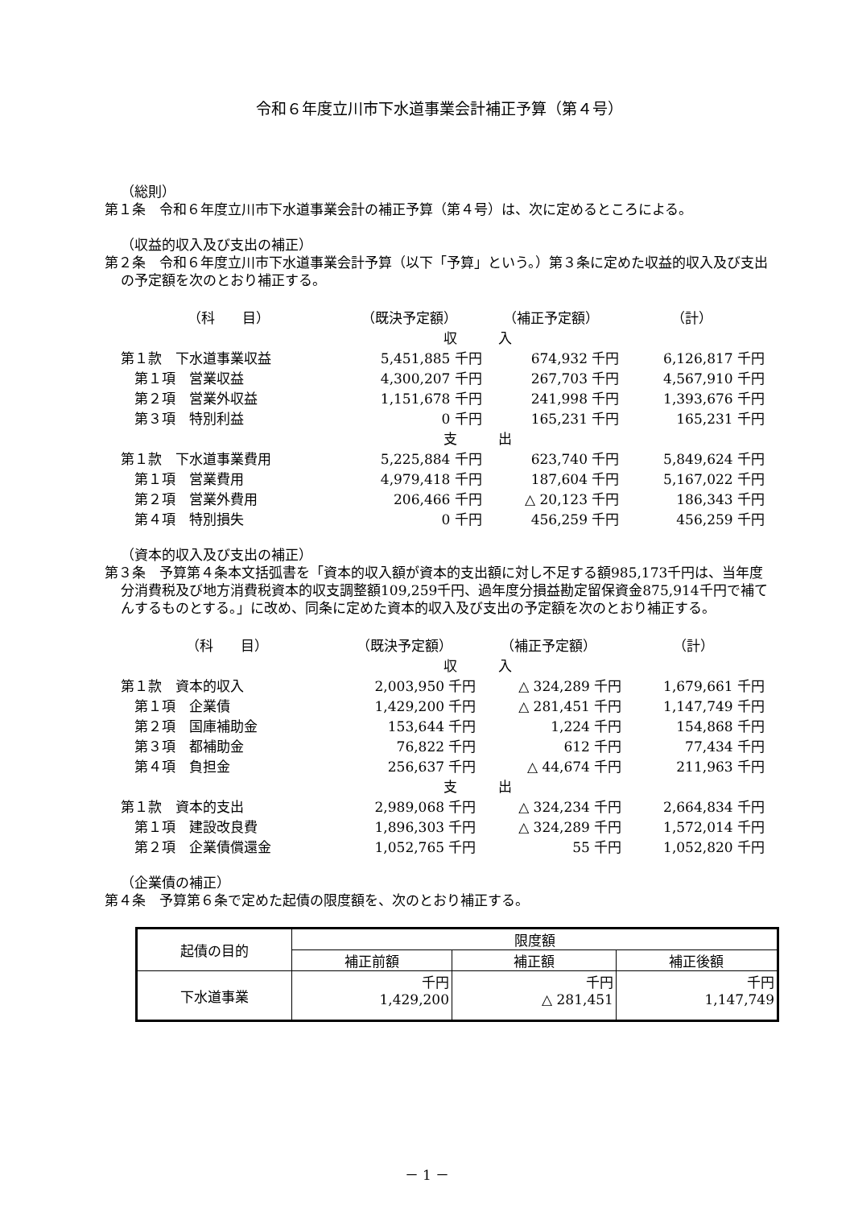令和６年度立川市下水道事業会計補正予算（第４号）
（総則）
第１条　令和６年度立川市下水道事業会計の補正予算（第４号）は、次に定めるところによる。
（収益的収入及び支出の補正）
第２条　令和６年度立川市下水道事業会計予算（以下「予算」という。）第３条に定めた収益的収入及び支出の予定額を次のとおり補正する。
| （科 目） | （既決予定額） | （補正予定額） | （計） |
| | 収 入 | | |
| 第１款 下水道事業収益 | 5,451,885 千円 | 674,932 千円 | 6,126,817 千円 |
| 第１項 営業収益 | 4,300,207 千円 | 267,703 千円 | 4,567,910 千円 |
| 第２項 営業外収益 | 1,151,678 千円 | 241,998 千円 | 1,393,676 千円 |
| 第３項 特別利益 | 0 千円 | 165,231 千円 | 165,231 千円 |
| | 支 出 | | |
| 第１款 下水道事業費用 | 5,225,884 千円 | 623,740 千円 | 5,849,624 千円 |
| 第１項 営業費用 | 4,979,418 千円 | 187,604 千円 | 5,167,022 千円 |
| 第２項 営業外費用 | 206,466 千円 | △ 20,123 千円 | 186,343 千円 |
| 第４項 特別損失 | 0 千円 | 456,259 千円 | 456,259 千円 |
（資本的収入及び支出の補正）
第３条　予算第４条本文括弧書を「資本的収入額が資本的支出額に対し不足する額985,173千円は、当年度分消費税及び地方消費税資本的収支調整額109,259千円、過年度分損益勘定留保資金875,914千円で補てんするものとする。」に改め、同条に定めた資本的収入及び支出の予定額を次のとおり補正する。
| （科 目） | （既決予定額） | （補正予定額） | （計） |
| | 収 入 | | |
| 第１款 資本的収入 | 2,003,950 千円 | △ 324,289 千円 | 1,679,661 千円 |
| 第１項 企業債 | 1,429,200 千円 | △ 281,451 千円 | 1,147,749 千円 |
| 第２項 国庫補助金 | 153,644 千円 | 1,224 千円 | 154,868 千円 |
| 第３項 都補助金 | 76,822 千円 | 612 千円 | 77,434 千円 |
| 第４項 負担金 | 256,637 千円 | △ 44,674 千円 | 211,963 千円 |
| | 支 出 | | |
| 第１款 資本的支出 | 2,989,068 千円 | △ 324,234 千円 | 2,664,834 千円 |
| 第１項 建設改良費 | 1,896,303 千円 | △ 324,289 千円 | 1,572,014 千円 |
| 第２項 企業債償還金 | 1,052,765 千円 | 55 千円 | 1,052,820 千円 |
（企業債の補正）
第４条　予算第６条で定めた起債の限度額を、次のとおり補正する。
| 起債の目的 | 限度額 | | |
| --- | --- | --- | --- |
| | 補正前額 | 補正額 | 補正後額 |
| 下水道事業 | 千円 1,429,200 | 千円 △ 281,451 | 千円 1,147,749 |
－ 1 －